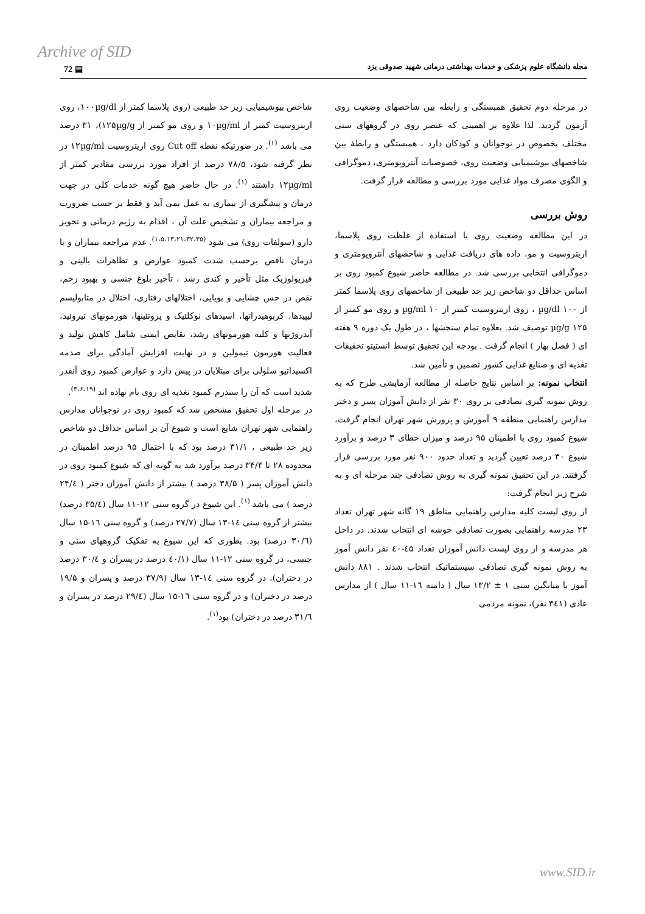Archive of SID
72 ▤
مجله دانشگاه علوم پزشکی و خدمات بهداشتی درمانی شهید صدوقی یزد
شاخص بیوشیمیایی زیر حد طبیعی (روی پلاسما کمتر از ۱۰۰µg/dl، روی اریتروسیت کمتر از ۱۰µg/ml و روی مو کمتر از ۱۲۵µg/g)، ۳۱ درصد می باشد <sup>(۱)</sup>. در صورتیکه نقطه Cut off روی اریتروسیت ۱۲µg/ml در نظر گرفته شود، ۷۸/۵ درصد از افراد مورد بررسی مقادیر کمتر از ۱۲µg/ml داشتند <sup>(۱)</sup>. در حال حاضر هیچ گونه خدمات کلی در جهت درمان و پیشگیری از بیماری به عمل نمی آید و فقط بر حسب ضرورت و مراجعه بیماران و تشخیص علت آن ، اقدام به رژیم درمانی و تجویز دارو (سولفات روی) می شود <sup>(۱،۵،۱۳،۲۱،۳۲،۳۵)</sup>. عدم مراجعه بیماران و یا درمان ناقص برحسب شدت کمبود عوارض و تظاهرات بالینی و فیزیولوژیک مثل تأخیر و کندی رشد ، تأخیر بلوغ جنسی و بهبود زخم، نقص در حس چشایی و بویایی، اختلالهای رفتاری، اختلال در متابولیسم لیپیدها، کربوهیدراتها، اسیدهای نوکلئیک و پروتئینها، هورمونهای تیروئید، آندروژنها و کلیه هورمونهای رشد، نقایص ایمنی شامل کاهش تولید و فعالیت هورمون تیمولین و در نهایت افزایش آمادگی برای صدمه اکسیداتیو سلولی برای مبتلایان در پیش دارد و عوارض کمبود روی آنقدر شدید است که آن را سندرم کمبود تغذیه ای روی نام نهاده اند <sup>(۳،۶،۱۹)</sup>.
در مرحله اول تحقیق مشخص شد که کمبود روی در نوجوانان مدارس راهنمایی شهر تهران شایع است و شیوع آن بر اساس حداقل دو شاخص زیر حد طبیعی ، ۳۱/۱ درصد بود که با احتمال ۹۵ درصد اطمینان در محدوده ۲۸ تا ۳۴/۳ درصد برآورد شد به گونه ای که شیوع کمبود روی در دانش آموزان پسر ( ۳۸/۵ درصد ) بیشتر از دانش آموزان دختر ( ۲۴/٤ درصد ) می باشد <sup>(۱)</sup>. این شیوع در گروه سنی ۱۲-۱۱ سال (۳۵/٤ درصد) بیشتر از گروه سنی ۱٤-۱۳ سال (۲۷/۷ درصد) و گروه سنی ۱٦-۱۵ سال (۳۰/٦ درصد) بود. بطوری که این شیوع به تفکیک گروههای سنی و جنسی، در گروه سنی ۱۲-۱۱ سال (٤۰/۱ درصد در پسران و ۳۰/٤ درصد در دختران)، در گروه سنی ۱٤-۱۳ سال (۳۷/۹ درصد و پسران و ۱۹/۵ درصد در دختران) و در گروه سنی ۱٦-۱۵ سال (۲۹/٤ درصد در پسران و ۳۱/٦ درصد در دختران) بود<sup>(۱)</sup>.
در مرحله دوم تحقیق همبستگی و رابطه بین شاخصهای وضعیت روی آزمون گردید. لذا علاوه بر اهمیتی که عنصر روی در گروههای سنی مختلف بخصوص در نوجوانان و کودکان دارد ، همبستگی و رابطهٔ بین شاخصهای بیوشیمیایی وضعیت روی، خصوصیات آنتروپومتری، دموگرافی و الگوی مصرف مواد غذایی مورد بررسی و مطالعه قرار گرفت.
روش بررسی
در این مطالعه وضعیت روی با استفاده از غلظت روی پلاسما، اریتروسیت و مو، داده های دریافت غذایی و شاخصهای آنتروپومتری و دموگرافی انتخابی بررسی شد. در مطالعه حاضر شیوع کمبود روی بر اساس حداقل دو شاخص زیر حد طبیعی از شاخصهای روی پلاسما کمتر از ۱۰۰ µg/dl ، روی اریتروسیت کمتر از ۱۰ µg/ml و روی مو کمتر از ۱۲۵ µg/g توصیف شد. بعلاوه تمام سنجشها ، در طول یک دوره ۹ هفته ای ( فصل بهار ) انجام گرفت . بودجه این تحقیق توسط انستیتو تحقیقات تغذیه ای و صنایع غذایی کشور تضمین و تأمین شد.
انتخاب نمونه: بر اساس نتایج حاصله از مطالعه آزمایشی طرح که به روش نمونه گیری تصادفی بر روی ۳۰ نفر از دانش آموزان پسر و دختر مدارس راهنمایی منطقه ۹ آموزش و پرورش شهر تهران انجام گرفت، شیوع کمبود روی با اطمینان ۹۵ درصد و میزان خطای ۳ درصد و برآورد شیوع ۳۰ درصد تعیین گردید و تعداد حدود ۹۰۰ نفر مورد بررسی قرار گرفتند. در این تحقیق نمونه گیری به روش تصادفی چند مرحله ای و به شرح زیر انجام گرفت:
از روی لیست کلیه مدارس راهنمایی مناطق ۱۹ گانه شهر تهران تعداد ۲۳ مدرسه راهنمایی بصورت تصادفی خوشه ای انتخاب شدند. در داخل هر مدرسه و از روی لیست دانش آموزان تعداد ٤۵-٤۰ نفر دانش آموز به روش نمونه گیری تصادفی سیستماتیک انتخاب شدند . ۸۸۱ دانش آموز با میانگین سنی ۱ ± ۱۳/۲ سال ( دامنه ۱٦-۱۱ سال ) از مدارس عادی (۳٤۱ نفر)، نمونه مردمی
www.SID.ir